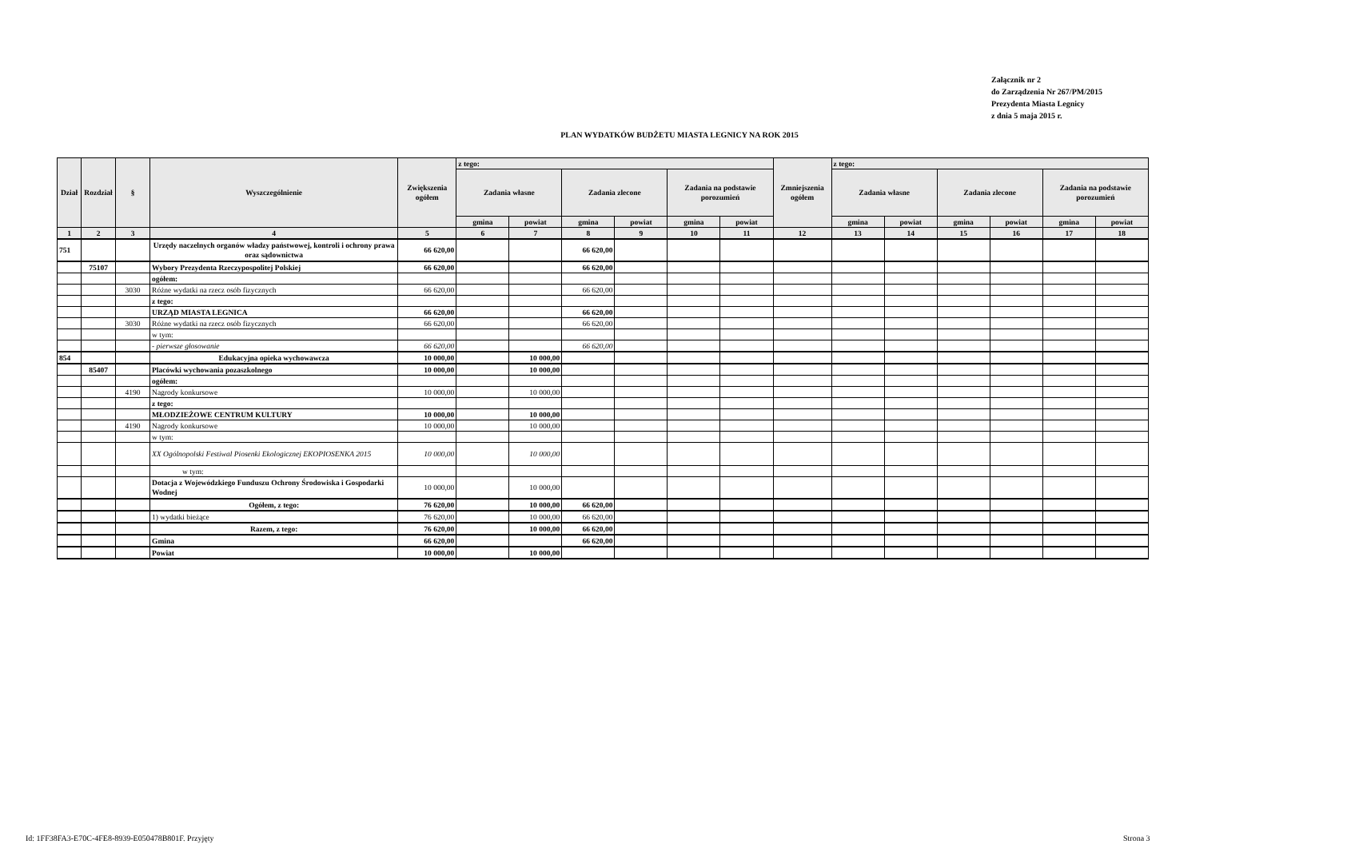Załącznik nr 2
do Zarządzenia Nr 267/PM/2015
Prezydenta Miasta Legnicy
z dnia 5 maja 2015 r.
PLAN WYDATKÓW BUDŻETU MIASTA LEGNICY NA ROK 2015
| Dział | Rozdział | § | Wyszczególnienie | Zwiększenia ogółem | z tego: | | | | | | Zmniejszenia ogółem | z tego: | | | | | |
| --- | --- | --- | --- | --- | --- | --- | --- | --- | --- | --- | --- | --- | --- | --- | --- | --- | --- |
| | | | | | Zadania własne | | Zadania zlecone | | Zadania na podstawie porozumień | | | Zadania własne | | Zadania zlecone | | Zadania na podstawie porozumień | |
| | | | | | gmina | powiat | gmina | powiat | gmina | powiat | | gmina | powiat | gmina | powiat | gmina | powiat |
| 1 | 2 | 3 | 4 | 5 | 6 | 7 | 8 | 9 | 10 | 11 | 12 | 13 | 14 | 15 | 16 | 17 | 18 |
| 751 | | | Urzędy naczelnych organów władzy państwowej, kontroli i ochrony prawa oraz sądownictwa | 66 620,00 | | | 66 620,00 | | | | | | | | | | |
| | 75107 | | Wybory Prezydenta Rzeczypospolitej Polskiej | 66 620,00 | | | 66 620,00 | | | | | | | | | | |
| | | | ogółem: | | | | | | | | | | | | | | |
| | | 3030 | Różne wydatki na rzecz osób fizycznych | 66 620,00 | | | 66 620,00 | | | | | | | | | | |
| | | | z tego: | | | | | | | | | | | | | | |
| | | | URZĄD MIASTA LEGNICA | 66 620,00 | | | 66 620,00 | | | | | | | | | | |
| | | 3030 | Różne wydatki na rzecz osób fizycznych | 66 620,00 | | | 66 620,00 | | | | | | | | | | |
| | | | w tym: | | | | | | | | | | | | | | |
| | | | - pierwsze głosowanie | 66 620,00 | | | 66 620,00 | | | | | | | | | | |
| 854 | | | Edukacyjna opieka wychowawcza | 10 000,00 | | 10 000,00 | | | | | | | | | | | |
| | 85407 | | Placówki wychowania pozaszkolnego | 10 000,00 | | 10 000,00 | | | | | | | | | | | |
| | | | ogółem: | | | | | | | | | | | | | | |
| | | 4190 | Nagrody konkursowe | 10 000,00 | | 10 000,00 | | | | | | | | | | | |
| | | | z tego: | | | | | | | | | | | | | | |
| | | | MŁODZIEŻOWE CENTRUM KULTURY | 10 000,00 | | 10 000,00 | | | | | | | | | | | |
| | | 4190 | Nagrody konkursowe | 10 000,00 | | 10 000,00 | | | | | | | | | | | |
| | | | w tym: | | | | | | | | | | | | | | |
| | | | XX Ogólnopolski Festiwal Piosenki Ekologicznej EKOPIOSENKA 2015 | 10 000,00 | | 10 000,00 | | | | | | | | | | | |
| | | | w tym: | | | | | | | | | | | | | | |
| | | | Dotacja z Wojewódzkiego Funduszu Ochrony Środowiska i Gospodarki Wodnej | 10 000,00 | | 10 000,00 | | | | | | | | | | | |
| | | | Ogółem, z tego: | 76 620,00 | | 10 000,00 | 66 620,00 | | | | | | | | | | |
| | | | 1) wydatki bieżące | 76 620,00 | | 10 000,00 | 66 620,00 | | | | | | | | | | |
| | | | Razem, z tego: | 76 620,00 | | 10 000,00 | 66 620,00 | | | | | | | | | | |
| | | | Gmina | 66 620,00 | | | 66 620,00 | | | | | | | | | | |
| | | | Powiat | 10 000,00 | | 10 000,00 | | | | | | | | | | | |
Id: 1FF38FA3-E70C-4FE8-8939-E050478B801F. Przyjęty
Strona 3